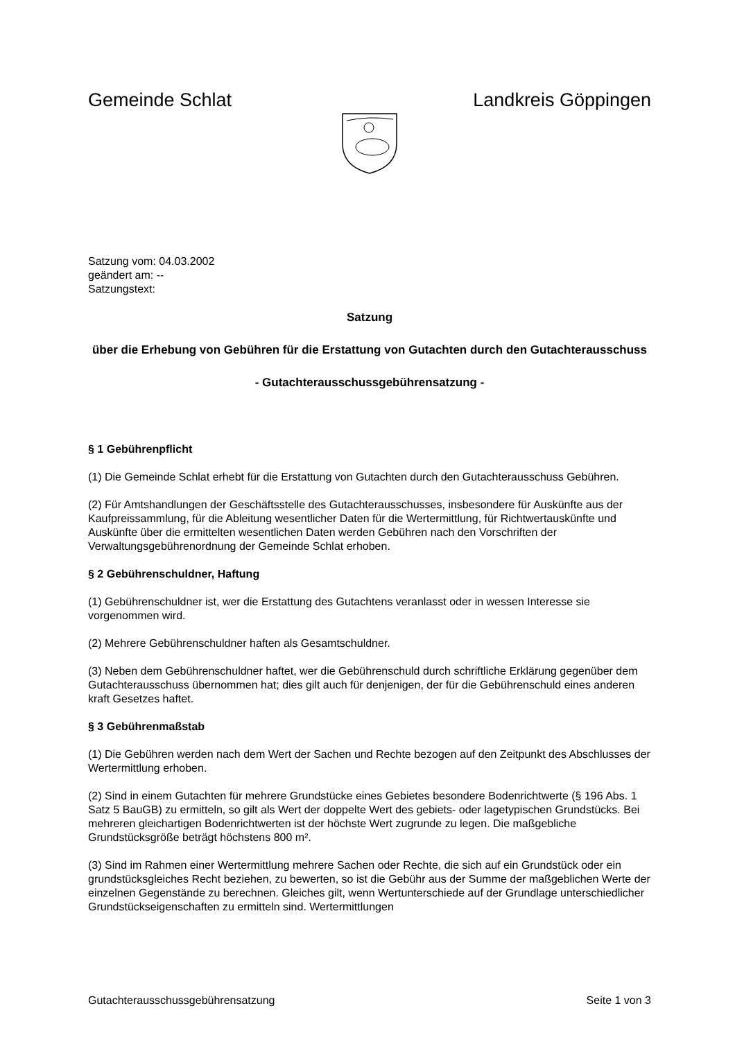Gemeinde Schlat Landkreis Göppingen
Satzung vom: 04.03.2002
geändert am: --
Satzungstext:
Satzung
über die Erhebung von Gebühren für die Erstattung von Gutachten durch den Gutachterausschuss
- Gutachterausschussgebührensatzung -
§ 1 Gebührenpflicht
(1) Die Gemeinde Schlat erhebt für die Erstattung von Gutachten durch den Gutachterausschuss Gebühren.
(2) Für Amtshandlungen der Geschäftsstelle des Gutachterausschusses, insbesondere für Auskünfte aus der Kaufpreissammlung, für die Ableitung wesentlicher Daten für die Wertermittlung, für Richtwertauskünfte und Auskünfte über die ermittelten wesentlichen Daten werden Gebühren nach den Vorschriften der Verwaltungsgebührenordnung der Gemeinde Schlat erhoben.
§ 2 Gebührenschuldner, Haftung
(1) Gebührenschuldner ist, wer die Erstattung des Gutachtens veranlasst oder in wessen Interesse sie vorgenommen wird.
(2) Mehrere Gebührenschuldner haften als Gesamtschuldner.
(3) Neben dem Gebührenschuldner haftet, wer die Gebührenschuld durch schriftliche Erklärung gegenüber dem Gutachterausschuss übernommen hat; dies gilt auch für denjenigen, der für die Gebührenschuld eines anderen kraft Gesetzes haftet.
§ 3 Gebührenmaßstab
(1) Die Gebühren werden nach dem Wert der Sachen und Rechte bezogen auf den Zeitpunkt des Abschlusses der Wertermittlung erhoben.
(2) Sind in einem Gutachten für mehrere Grundstücke eines Gebietes besondere Bodenrichtwerte (§ 196 Abs. 1 Satz 5 BauGB) zu ermitteln, so gilt als Wert der doppelte Wert des gebiets- oder lagetypischen Grundstücks. Bei mehreren gleichartigen Bodenrichtwerten ist der höchste Wert zugrunde zu legen. Die maßgebliche Grundstücksgröße beträgt höchstens 800 m².
(3) Sind im Rahmen einer Wertermittlung mehrere Sachen oder Rechte, die sich auf ein Grundstück oder ein grundstücksgleiches Recht beziehen, zu bewerten, so ist die Gebühr aus der Summe der maßgeblichen Werte der einzelnen Gegenstände zu berechnen. Gleiches gilt, wenn Wertunterschiede auf der Grundlage unterschiedlicher Grundstückseigenschaften zu ermitteln sind. Wertermittlungen
Gutachterausschussgebührensatzung Seite 1 von 3